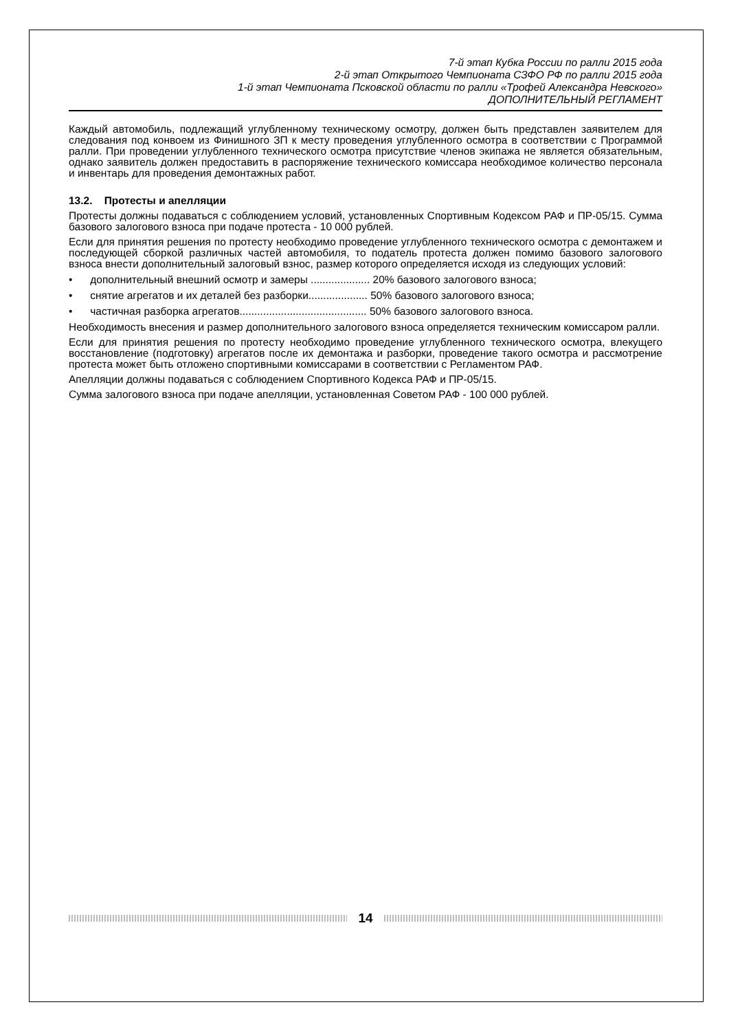7-й этап Кубка России по ралли 2015 года
2-й этап Открытого Чемпионата СЗФО РФ по ралли 2015 года
1-й этап Чемпионата Псковской области по ралли «Трофей Александра Невского»
ДОПОЛНИТЕЛЬНЫЙ РЕГЛАМЕНТ
Каждый автомобиль, подлежащий углубленному техническому осмотру, должен быть представлен заявителем для следования под конвоем из Финишного ЗП к месту проведения углубленного осмотра в соответствии с Программой ралли. При проведении углубленного технического осмотра присутствие членов экипажа не является обязательным, однако заявитель должен предоставить в распоряжение технического комиссара необходимое количество персонала и инвентарь для проведения демонтажных работ.
13.2. Протесты и апелляции
Протесты должны подаваться с соблюдением условий, установленных Спортивным Кодексом РАФ и ПР-05/15. Сумма базового залогового взноса при подаче протеста - 10 000 рублей.
Если для принятия решения по протесту необходимо проведение углубленного технического осмотра с демонтажем и последующей сборкой различных частей автомобиля, то податель протеста должен помимо базового залогового взноса внести дополнительный залоговый взнос, размер которого определяется исходя из следующих условий:
• дополнительный внешний осмотр и замеры .................... 20% базового залогового взноса;
• снятие агрегатов и их деталей без разборки.................... 50% базового залогового взноса;
• частичная разборка агрегатов........................................... 50% базового залогового взноса.
Необходимость внесения и размер дополнительного залогового взноса определяется техническим комиссаром ралли.
Если для принятия решения по протесту необходимо проведение углубленного технического осмотра, влекущего восстановление (подготовку) агрегатов после их демонтажа и разборки, проведение такого осмотра и рассмотрение протеста может быть отложено спортивными комиссарами в соответствии с Регламентом РАФ.
Апелляции должны подаваться с соблюдением Спортивного Кодекса РАФ и ПР-05/15.
Сумма залогового взноса при подаче апелляции, установленная Советом РАФ - 100 000 рублей.
14